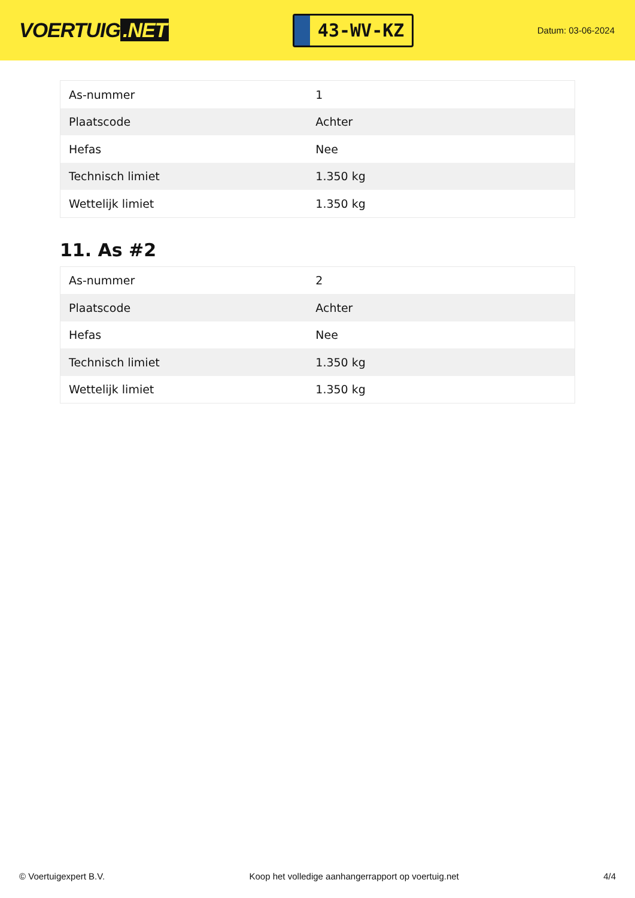VOERTUIG.NET
43-WV-KZ
Datum: 03-06-2024
| As-nummer | 1 |
| Plaatscode | Achter |
| Hefas | Nee |
| Technisch limiet | 1.350 kg |
| Wettelijk limiet | 1.350 kg |
11. As #2
| As-nummer | 2 |
| Plaatscode | Achter |
| Hefas | Nee |
| Technisch limiet | 1.350 kg |
| Wettelijk limiet | 1.350 kg |
© Voertuigexpert B.V. Koop het volledige aanhangerrapport op voertuig.net 4/4